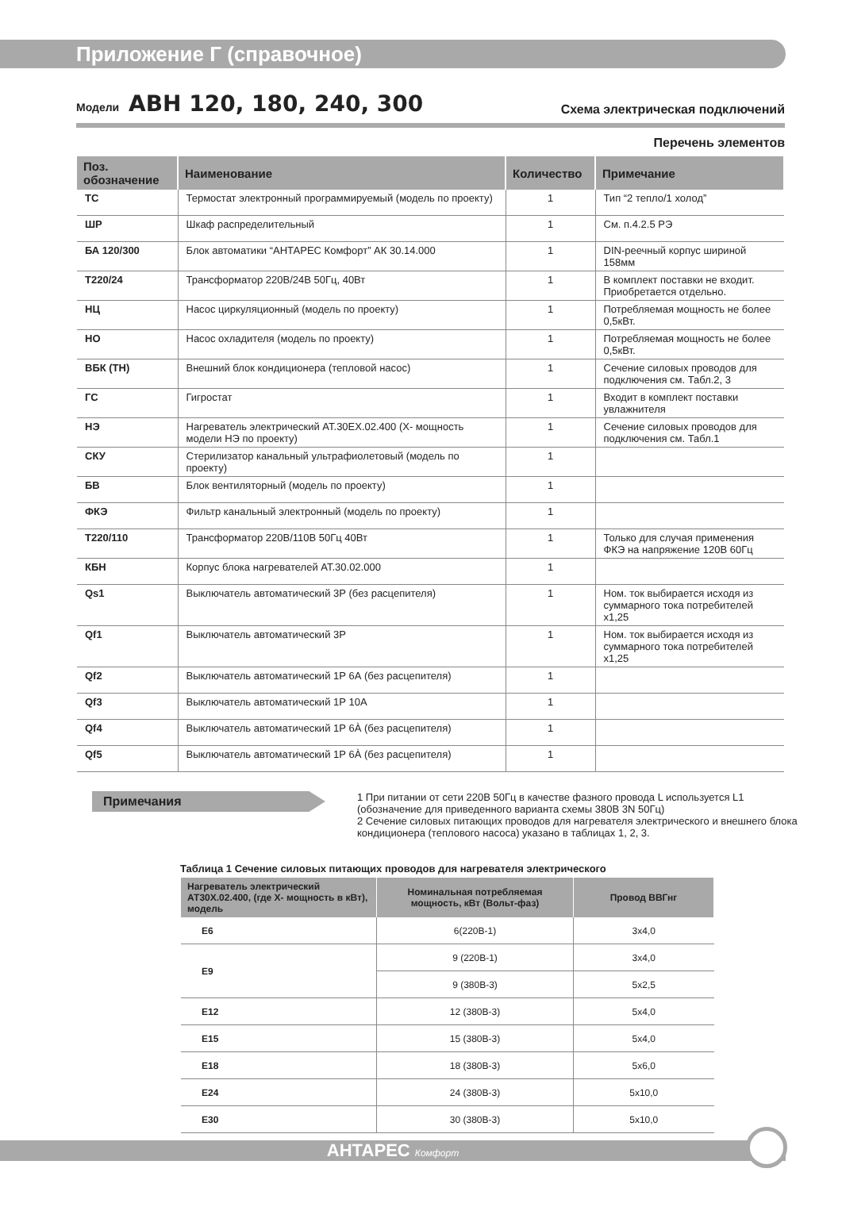Приложение Г (справочное)
Модели АВН 120, 180, 240, 300
Схема электрическая подключений
Перечень элементов
| Поз. обозначение | Наименование | Количество | Примечание |
| --- | --- | --- | --- |
| ТС | Термостат электронный программируемый (модель по проекту) | 1 | Тип “2 тепло/1 холод” |
| ШР | Шкаф распределительный | 1 | См. п.4.2.5 РЭ |
| БА 120/300 | Блок автоматики “АНТАРЕС Комфорт” АК 30.14.000 | 1 | DIN-реечный корпус шириной 158мм |
| Т220/24 | Трансформатор 220В/24В 50Гц, 40Вт | 1 | В комплект поставки не входит. Приобретается отдельно. |
| НЦ | Насос циркуляционный (модель по проекту) | 1 | Потребляемая мощность не более 0,5кВт. |
| НО | Насос охладителя (модель по проекту) | 1 | Потребляемая мощность не более 0,5кВт. |
| ВБК (ТН) | Внешний блок кондиционера (тепловой насос) | 1 | Сечение силовых проводов для подключения см. Табл.2, 3 |
| ГС | Гигростат | 1 | Входит в комплект поставки увлажнителя |
| НЭ | Нагреватель электрический АТ.30ЕХ.02.400 (Х- мощность модели НЭ по проекту) | 1 | Сечение силовых проводов для подключения см. Табл.1 |
| СКУ | Стерилизатор канальный ультрафиолетовый (модель по проекту) | 1 | |
| БВ | Блок вентиляторный (модель по проекту) | 1 | |
| ФКЭ | Фильтр канальный электронный (модель по проекту) | 1 | |
| Т220/110 | Трансформатор 220В/110В 50Гц 40Вт | 1 | Только для случая применения ФКЭ на напряжение 120В 60Гц |
| КБН | Корпус блока нагревателей АТ.30.02.000 | 1 | |
| Qs1 | Выключатель автоматический 3Р (без расцепителя) | 1 | Ном. ток выбирается исходя из суммарного тока потребителей х1,25 |
| Qf1 | Выключатель автоматический 3Р | 1 | Ном. ток выбирается исходя из суммарного тока потребителей х1,25 |
| Qf2 | Выключатель автоматический 1Р 6А (без расцепителя) | 1 | |
| Qf3 | Выключатель автоматический 1Р 10А | 1 | |
| Qf4 | Выключатель автоматический 1Р 6À (без расцепителя) | 1 | |
| Qf5 | Выключатель автоматический 1Р 6À (без расцепителя) | 1 | |
Примечания
1 При питании от сети 220В 50Гц в качестве фазного провода L используется L1 (обозначение для приведенного варианта схемы 380В 3N 50Гц)
2 Сечение силовых питающих проводов для нагревателя электрического и внешнего блока кондиционера (теплового насоса) указано в таблицах 1, 2, 3.
Таблица 1 Сечение силовых питающих проводов для нагревателя электрического
| Нагреватель электрический АТ30Х.02.400, (где Х- мощность в кВт), модель | Номинальная потребляемая мощность, кВт (Вольт-фаз) | Провод ВВГнг |
| --- | --- | --- |
| Е6 | 6(220В-1) | 3х4,0 |
| Е9 | 9 (220В-1) | 3х4,0 |
| | 9 (380В-3) | 5х2,5 |
| Е12 | 12 (380В-3) | 5х4,0 |
| Е15 | 15 (380В-3) | 5х4,0 |
| Е18 | 18 (380В-3) | 5х6,0 |
| Е24 | 24 (380В-3) | 5х10,0 |
| Е30 | 30 (380В-3) | 5х10,0 |
АНТАРЕС Комфорт